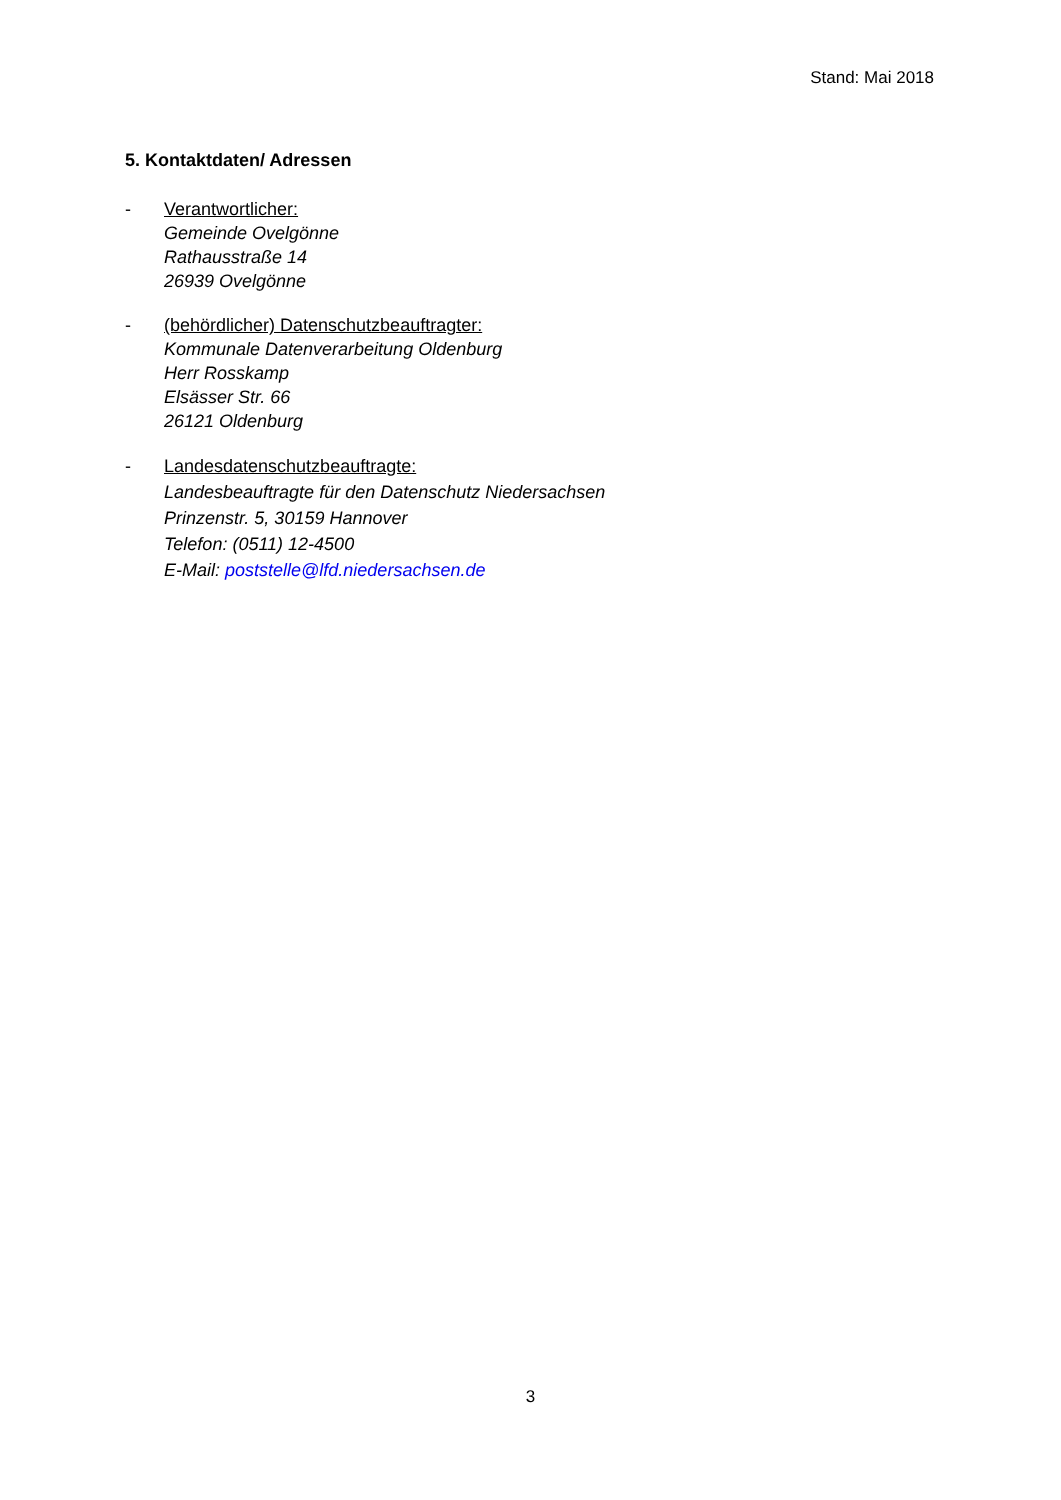Stand: Mai 2018
5. Kontaktdaten/ Adressen
- Verantwortlicher:
Gemeinde Ovelgönne
Rathausstraße 14
26939 Ovelgönne
- (behördlicher) Datenschutzbeauftragter:
Kommunale Datenverarbeitung Oldenburg
Herr Rosskamp
Elsässer Str. 66
26121 Oldenburg
- Landesdatenschutzbeauftragte:
Landesbeauftragte für den Datenschutz Niedersachsen
Prinzenstr. 5, 30159 Hannover
Telefon: (0511) 12-4500
E-Mail: poststelle@lfd.niedersachsen.de
3